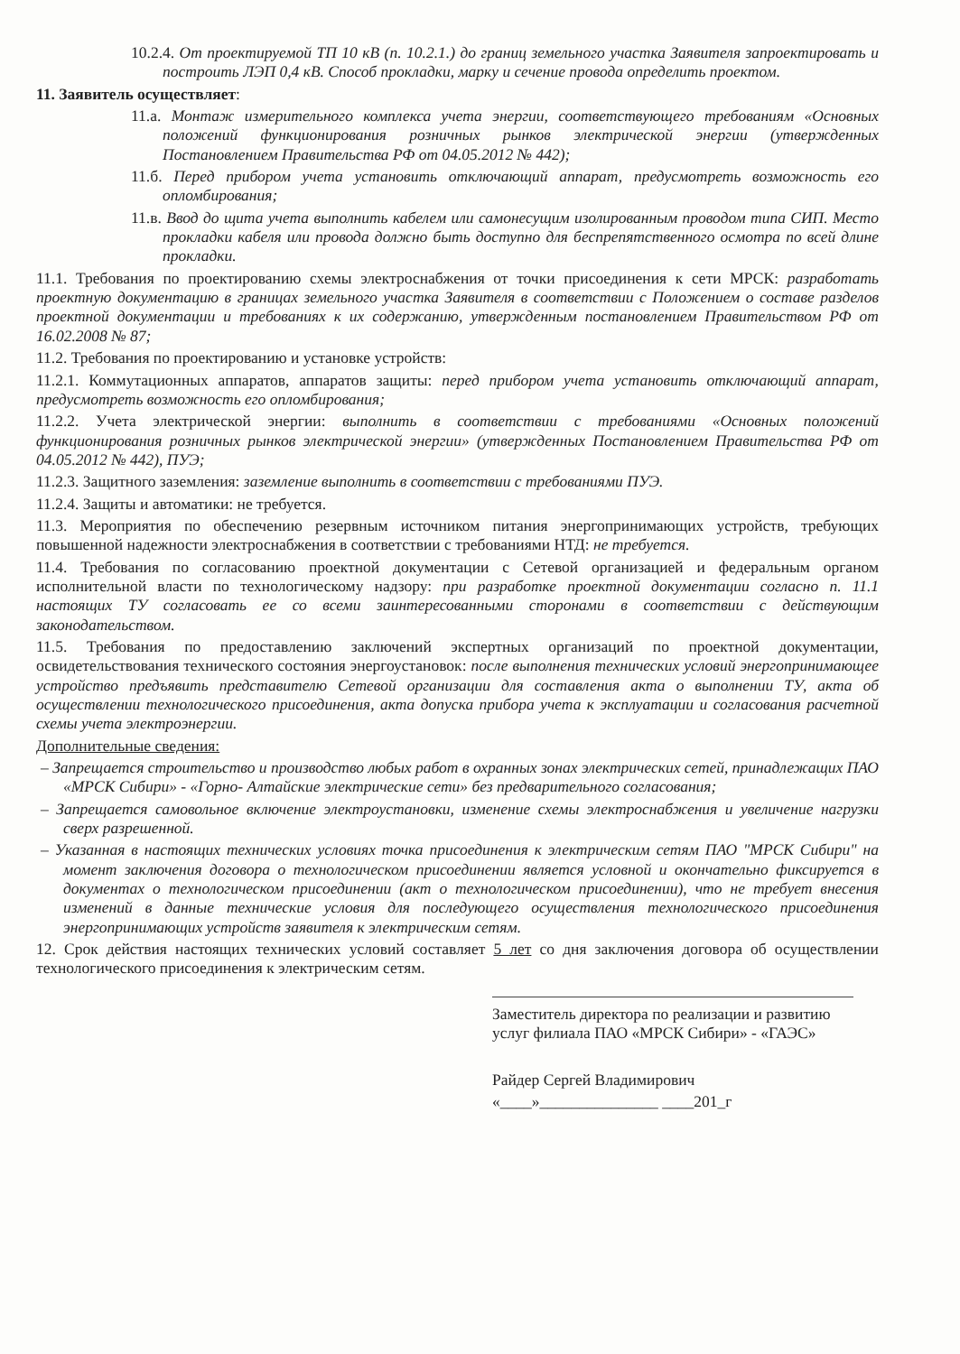10.2.4. От проектируемой ТП 10 кВ (п. 10.2.1.) до границ земельного участка Заявителя запроектировать и построить ЛЭП 0,4 кВ. Способ прокладки, марку и сечение провода определить проектом.
11. Заявитель осуществляет:
11.а. Монтаж измерительного комплекса учета энергии, соответствующего требованиям «Основных положений функционирования розничных рынков электрической энергии (утвержденных Постановлением Правительства РФ от 04.05.2012 № 442);
11.б. Перед прибором учета установить отключающий аппарат, предусмотреть возможность его опломбирования;
11.в. Ввод до щита учета выполнить кабелем или самонесущим изолированным проводом типа СИП. Место прокладки кабеля или провода должно быть доступно для беспрепятственного осмотра по всей длине прокладки.
11.1. Требования по проектированию схемы электроснабжения от точки присоединения к сети МРСК: разработать проектную документацию в границах земельного участка Заявителя в соответствии с Положением о составе разделов проектной документации и требованиях к их содержанию, утвержденным постановлением Правительством РФ от 16.02.2008 № 87;
11.2. Требования по проектированию и установке устройств:
11.2.1. Коммутационных аппаратов, аппаратов защиты: перед прибором учета установить отключающий аппарат, предусмотреть возможность его опломбирования;
11.2.2. Учета электрической энергии: выполнить в соответствии с требованиями «Основных положений функционирования розничных рынков электрической энергии» (утвержденных Постановлением Правительства РФ от 04.05.2012 № 442), ПУЭ;
11.2.3. Защитного заземления: заземление выполнить в соответствии с требованиями ПУЭ.
11.2.4. Защиты и автоматики: не требуется.
11.3. Мероприятия по обеспечению резервным источником питания энергопринимающих устройств, требующих повышенной надежности электроснабжения в соответствии с требованиями НТД: не требуется.
11.4. Требования по согласованию проектной документации с Сетевой организацией и федеральным органом исполнительной власти по технологическому надзору: при разработке проектной документации согласно п. 11.1 настоящих ТУ согласовать ее со всеми заинтересованными сторонами в соответствии с действующим законодательством.
11.5. Требования по предоставлению заключений экспертных организаций по проектной документации, освидетельствования технического состояния энергоустановок: после выполнения технических условий энергопринимающее устройство предъявить представителю Сетевой организации для составления акта о выполнении ТУ, акта об осуществлении технологического присоединения, акта допуска прибора учета к эксплуатации и согласования расчетной схемы учета электроэнергии.
Дополнительные сведения:
– Запрещается строительство и производство любых работ в охранных зонах электрических сетей, принадлежащих ПАО «МРСК Сибири» - «Горно- Алтайские электрические сети» без предварительного согласования;
– Запрещается самовольное включение электроустановки, изменение схемы электроснабжения и увеличение нагрузки сверх разрешенной.
– Указанная в настоящих технических условиях точка присоединения к электрическим сетям ПАО "МРСК Сибири" на момент заключения договора о технологическом присоединении является условной и окончательно фиксируется в документах о технологическом присоединении (акт о технологическом присоединении), что не требует внесения изменений в данные технические условия для последующего осуществления технологического присоединения энергопринимающих устройств заявителя к электрическим сетям.
12. Срок действия настоящих технических условий составляет 5 лет со дня заключения договора об осуществлении технологического присоединения к электрическим сетям.
Заместитель директора по реализации и развитию услуг филиала ПАО «МРСК Сибири» - «ГАЭС»
Райдер Сергей Владимирович
«____»_______________ ____201_г